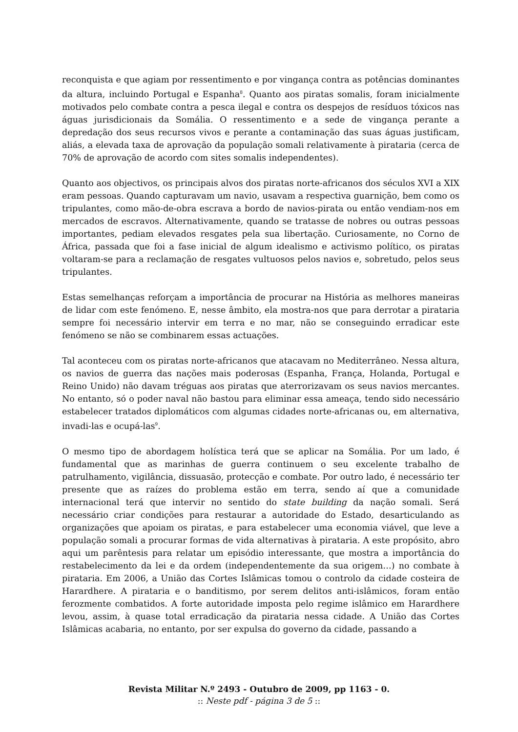reconquista e que agiam por ressentimento e por vingança contra as potências dominantes da altura, incluindo Portugal e Espanha<sup>8</sup>. Quanto aos piratas somalis, foram inicialmente motivados pelo combate contra a pesca ilegal e contra os despejos de resíduos tóxicos nas águas jurisdicionais da Somália. O ressentimento e a sede de vingança perante a depredação dos seus recursos vivos e perante a contaminação das suas águas justificam, aliás, a elevada taxa de aprovação da população somali relativamente à pirataria (cerca de 70% de aprovação de acordo com sites somalis independentes).
Quanto aos objectivos, os principais alvos dos piratas norte-africanos dos séculos XVI a XIX eram pessoas. Quando capturavam um navio, usavam a respectiva guarnição, bem como os tripulantes, como mão-de-obra escrava a bordo de navios-pirata ou então vendiam-nos em mercados de escravos. Alternativamente, quando se tratasse de nobres ou outras pessoas importantes, pediam elevados resgates pela sua libertação. Curiosamente, no Corno de África, passada que foi a fase inicial de algum idealismo e activismo político, os piratas voltaram-se para a reclamação de resgates vultuosos pelos navios e, sobretudo, pelos seus tripulantes.
Estas semelhanças reforçam a importância de procurar na História as melhores maneiras de lidar com este fenómeno. E, nesse âmbito, ela mostra-nos que para derrotar a pirataria sempre foi necessário intervir em terra e no mar, não se conseguindo erradicar este fenómeno se não se combinarem essas actuações.
Tal aconteceu com os piratas norte-africanos que atacavam no Mediterrâneo. Nessa altura, os navios de guerra das nações mais poderosas (Espanha, França, Holanda, Portugal e Reino Unido) não davam tréguas aos piratas que aterrorizavam os seus navios mercantes. No entanto, só o poder naval não bastou para eliminar essa ameaça, tendo sido necessário estabelecer tratados diplomáticos com algumas cidades norte-africanas ou, em alternativa, invadi-las e ocupá-las<sup>9</sup>.
O mesmo tipo de abordagem holística terá que se aplicar na Somália. Por um lado, é fundamental que as marinhas de guerra continuem o seu excelente trabalho de patrulhamento, vigilância, dissuasão, protecção e combate. Por outro lado, é necessário ter presente que as raízes do problema estão em terra, sendo aí que a comunidade internacional terá que intervir no sentido do state building da nação somali. Será necessário criar condições para restaurar a autoridade do Estado, desarticulando as organizações que apoiam os piratas, e para estabelecer uma economia viável, que leve a população somali a procurar formas de vida alternativas à pirataria. A este propósito, abro aqui um parêntesis para relatar um episódio interessante, que mostra a importância do restabelecimento da lei e da ordem (independentemente da sua origem…) no combate à pirataria. Em 2006, a União das Cortes Islâmicas tomou o controlo da cidade costeira de Harardhere. A pirataria e o banditismo, por serem delitos anti-islâmicos, foram então ferozmente combatidos. A forte autoridade imposta pelo regime islâmico em Harardhere levou, assim, à quase total erradicação da pirataria nessa cidade. A União das Cortes Islâmicas acabaria, no entanto, por ser expulsa do governo da cidade, passando a
Revista Militar N.º 2493 - Outubro de 2009, pp 1163 - 0.
:: Neste pdf - página 3 de 5 ::